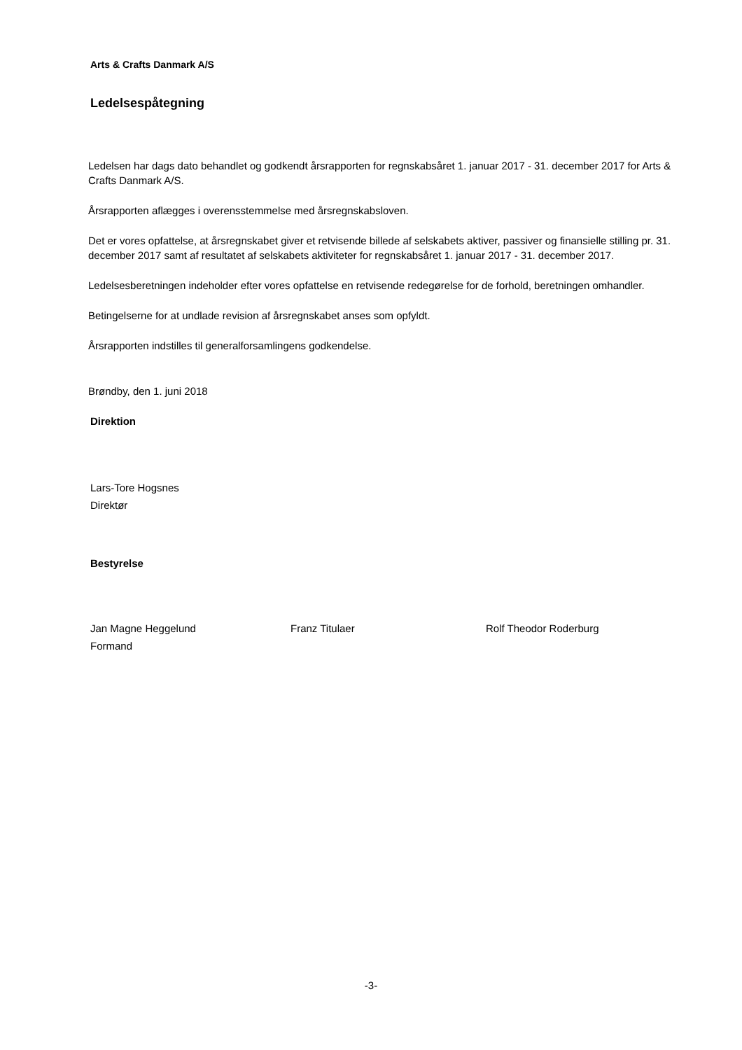Arts & Crafts Danmark A/S
Ledelsespåtegning
Ledelsen har dags dato behandlet og godkendt årsrapporten for regnskabsåret 1. januar 2017 - 31. december 2017 for Arts & Crafts Danmark A/S.
Årsrapporten aflægges i overensstemmelse med årsregnskabsloven.
Det er vores opfattelse, at årsregnskabet giver et retvisende billede af selskabets aktiver, passiver og finansielle stilling pr. 31. december 2017 samt af resultatet af selskabets aktiviteter for regnskabsåret 1. januar 2017 - 31. december 2017.
Ledelsesberetningen indeholder efter vores opfattelse en retvisende redegørelse for de forhold, beretningen omhandler.
Betingelserne for at undlade revision af årsregnskabet anses som opfyldt.
Årsrapporten indstilles til generalforsamlingens godkendelse.
Brøndby, den 1. juni 2018
Direktion
Lars-Tore Hogsnes
Direktør
Bestyrelse
Jan Magne Heggelund
Formand
Franz Titulaer Rolf Theodor Roderburg
-3-